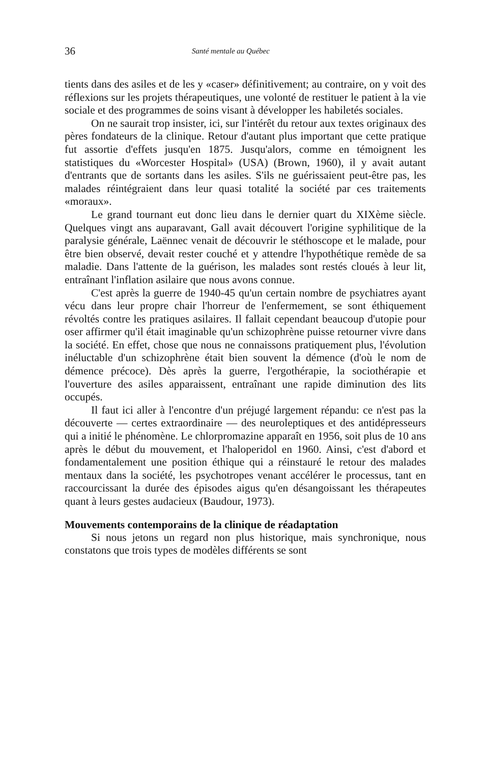36 Santé mentale au Québec
tients dans des asiles et de les y «caser» définitivement; au contraire, on y voit des réflexions sur les projets thérapeutiques, une volonté de restituer le patient à la vie sociale et des programmes de soins visant à développer les habiletés sociales.
On ne saurait trop insister, ici, sur l'intérêt du retour aux textes originaux des pères fondateurs de la clinique. Retour d'autant plus important que cette pratique fut assortie d'effets jusqu'en 1875. Jusqu'alors, comme en témoignent les statistiques du «Worcester Hospital» (USA) (Brown, 1960), il y avait autant d'entrants que de sortants dans les asiles. S'ils ne guérissaient peut-être pas, les malades réintégraient dans leur quasi totalité la société par ces traitements «moraux».
Le grand tournant eut donc lieu dans le dernier quart du XIXème siècle. Quelques vingt ans auparavant, Gall avait découvert l'origine syphilitique de la paralysie générale, Laënnec venait de découvrir le stéthoscope et le malade, pour être bien observé, devait rester couché et y attendre l'hypothétique remède de sa maladie. Dans l'attente de la guérison, les malades sont restés cloués à leur lit, entraînant l'inflation asilaire que nous avons connue.
C'est après la guerre de 1940-45 qu'un certain nombre de psychiatres ayant vécu dans leur propre chair l'horreur de l'enfermement, se sont éthiquement révoltés contre les pratiques asilaires. Il fallait cependant beaucoup d'utopie pour oser affirmer qu'il était imaginable qu'un schizophrène puisse retourner vivre dans la société. En effet, chose que nous ne connaissons pratiquement plus, l'évolution inéluctable d'un schizophrène était bien souvent la démence (d'où le nom de démence précoce). Dès après la guerre, l'ergothérapie, la sociothérapie et l'ouverture des asiles apparaissent, entraînant une rapide diminution des lits occupés.
Il faut ici aller à l'encontre d'un préjugé largement répandu: ce n'est pas la découverte — certes extraordinaire — des neuroleptiques et des antidépresseurs qui a initié le phénomène. Le chlorpromazine apparaît en 1956, soit plus de 10 ans après le début du mouvement, et l'haloperidol en 1960. Ainsi, c'est d'abord et fondamentalement une position éthique qui a réinstauré le retour des malades mentaux dans la société, les psychotropes venant accélérer le processus, tant en raccourcissant la durée des épisodes aigus qu'en désangoissant les thérapeutes quant à leurs gestes audacieux (Baudour, 1973).
Mouvements contemporains de la clinique de réadaptation
Si nous jetons un regard non plus historique, mais synchronique, nous constatons que trois types de modèles différents se sont